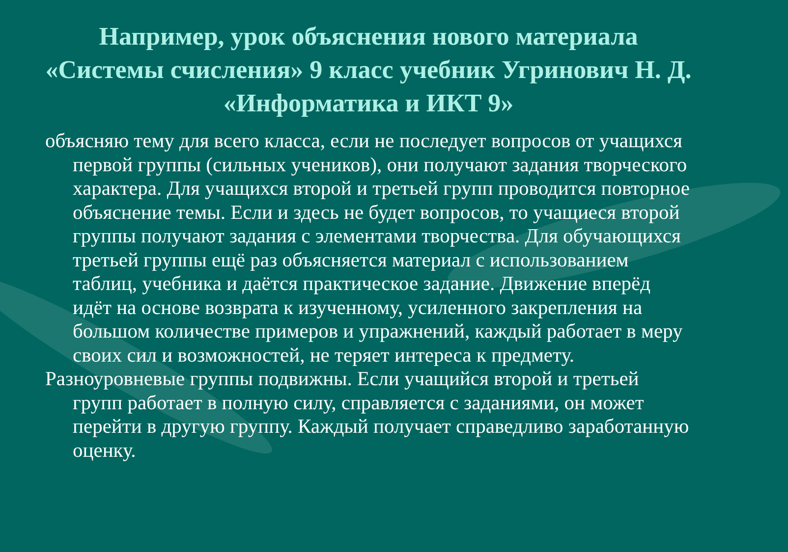Например, урок объяснения нового материала «Системы счисления» 9 класс учебник Угринович Н. Д. «Информатика и ИКТ 9»
объясняю тему для всего класса, если не последует вопросов от учащихся первой группы (сильных учеников), они получают задания творческого характера. Для учащихся второй и третьей групп проводится повторное объяснение темы. Если и здесь не будет вопросов, то учащиеся второй группы получают задания с элементами творчества. Для обучающихся третьей группы ещё раз объясняется материал с использованием таблиц, учебника и даётся практическое задание. Движение вперёд идёт на основе возврата к изученному, усиленного закрепления на большом количестве примеров и упражнений, каждый работает в меру своих сил и возможностей, не теряет интереса к предмету.
Разноуровневые группы подвижны. Если учащийся второй и третьей групп работает в полную силу, справляется с заданиями, он может перейти в другую группу. Каждый получает справедливо заработанную оценку.